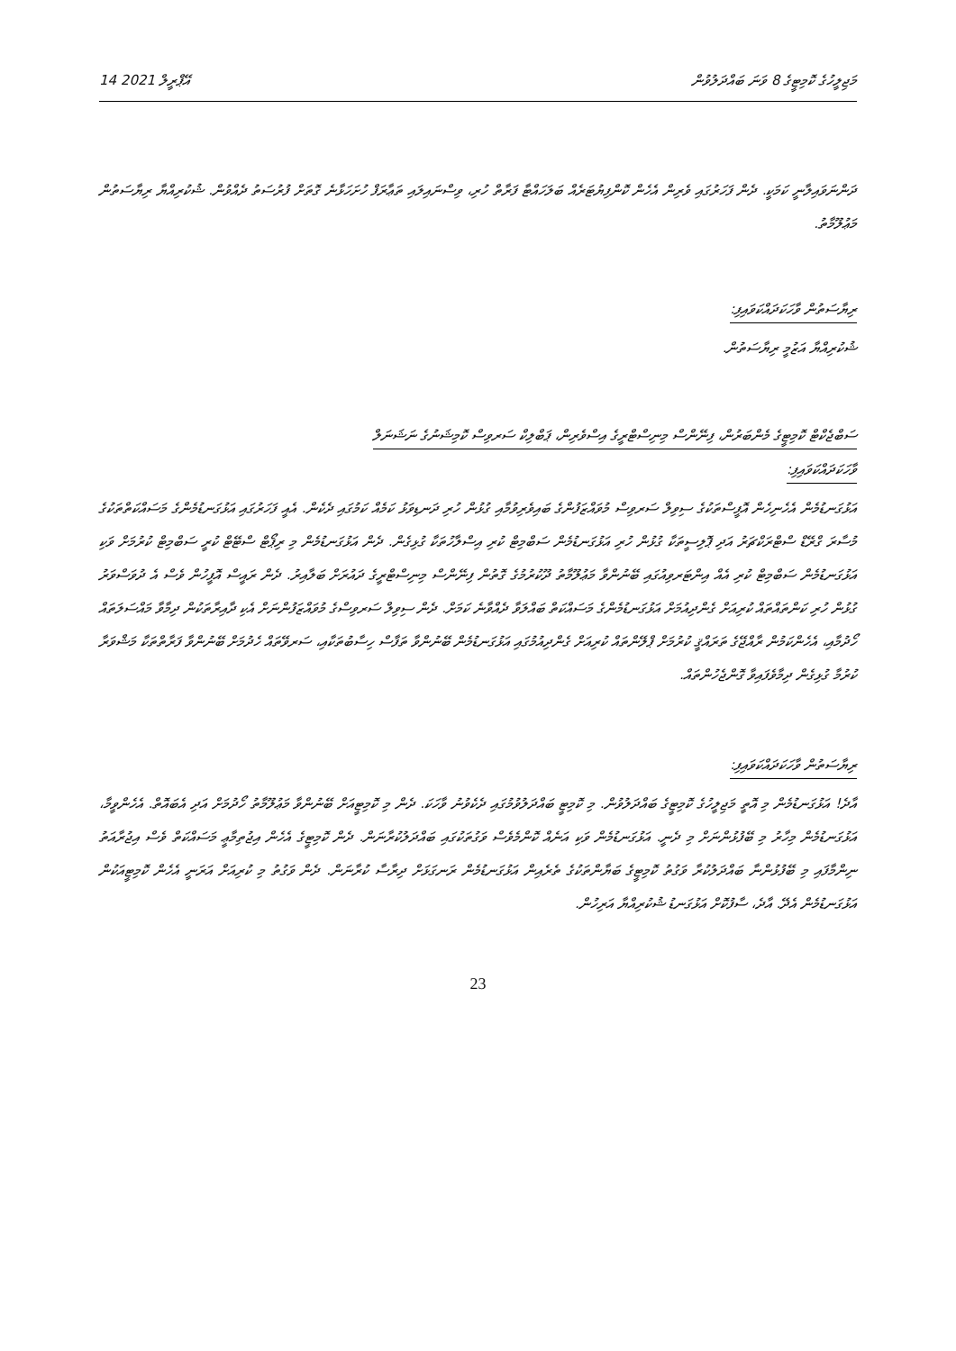14 އޭޕްރީލް 2021 މަޖިލީހުގެ ކޮމިޓީގެ 8 ވަނަ ބައްދަލުވުން
ދަންނަވައިލާނީ ކަމަކީ. ދެން ފަހަރުގައި ވެރިން އެހެން ކޮންފިޔުޓަރެއް ބަލަހައްޓާ ފަރާތް ހުރި، ވިސްނައިލައި ތަޢާރަފް ހުށަހަޅާނެ ގޮތަށް ފުރުސަތު ދެއްވުން. ޝުކުރިއްޔާ ރިޔާސަތުން މަޢުލޫމާތު.
ރިޔާސަތުން ވާހަކަދައްކަވައިފި:
ޝުކުރިއްޔާ އަޒުމީ ރިޔާސަތުން.
ސަބްޖެކްޓް ކޮމިޓީގެ މެންބަރުން، ފިނޭންސް މިނިސްޓްރީގެ އިސްވެރިން، ޕަބްލިކް ސަރވިސް ކޮމިޝަނުގެ ނަޝަނަލް
ވާހަކަދައްކަވައިފި:
އަޅުގަނޑުމެން އެހެނިހެން އޮފީސްތަކުގެ ސިވިލް ސަރވިސް މުވައްޒަފުންގެ ބައިވެރިވުމާއި ގުޅުން ހުރި ދަނޑިވަޅު ކަމެއް ކަމުގައި ދެކެން. އެއީ ފަހަރުގައި އަޅުގަނޑުމެންގެ މަސައްކަތްތަކުގެ މުސާރަ ގްރޭޑް ސްޓްރަކްޗަރު އަދި ޕޮލިސީތަކާ ގުޅުން ހުރި އަޅުގަނޑުމެން ސަބްމިޓް ކުރި އިސްލާހުތަކާ ގުޅިގެން. ދެން އަޅުގަނޑުމެން މި ރިޕޯޓް ސްޓޭޓް ކުރީ ސަބްމިޓް ކުރުމަށް ވަކި އަޅުގަނޑުމެން ސަބްމިޓް ކުރި އެއް އިންޓަރވިއުގައި ބޭނުންވާ މަޢުލޫމާތު ދޫކުރުމުގެ ގޮތުން ފިނޭންސް މިނިސްޓްރީގެ ދައުރަށް ބަލާއިރު. ދެން ރައީސް އޮފީހުން ވެސް އެ ދުވަސްވަރު ގުޅުން ހުރި ކަންތައްތައް ކުރިއަށް ގެންދިއުމަށް އަޅުގަނޑުމެންގެ މަސައްކަތް ބައްލަވާ ދެއްވާނެ ކަމަށް. ދެން ސިވިލް ސަރވިސްގެ މުވައްޒަފުންނަށް އެކި ދާއިރާތަކުން ދިމާވާ މައްސަލަތައް ހޯދުމާއި، އެހެންކަމުން ރާއްޖޭގެ ތަރައްޤީ ކުރުމަށް ޕްލޭންތައް ކުރިއަށް ގެންދިއުމުގައި އަޅުގަނޑުމެން ބޭނުންވާ ތަފާސް ހިސާބުތަކާއި، ސަރވޭތައް ހެދުމަށް ބޭނުންވާ ފަރާތްތަކާ މަޝްވަރާ ކުރުމާ ގުޅިގެން ދިމާވެފައިވާ ގޮންޖެހުންތައް.
ރިޔާސަތުން ވާހަކަދައްކަވައިފި:
އާދެ! އަޅުގަނޑުމެން މި އޮތީ މަޖިލީހުގެ ކޮމިޓީގެ ބައްދަލުވުން. މި ކޮމިޓީ ބައްދަލުވުމުގައި ދެކެވުނު ވާހަކަ. ދެން މި ކޮމިޓީއަށް ބޭނުންވާ މަޢުލޫމާތު ހޯދުމަށް އަދި އެބައޮތް. އެހެންވީމާ، އަޅުގަނޑުމެން މިހާރު މި ބޭފުޅުންނަށް މި ދެނީ. އަޅުގަނޑުމެން ވަކި އަނެއް ކޮންމެވެސް ވަގުތަކުގައި ބައްދަލުކުރާނަން. ދެން ކޮމިޓީގެ އެހެން އިޖުތިމާޢީ މަސައްކަތް ވެސް އިޖުރާއަތު ނިންމާފައި މި ބޭފުޅުންނާ ބައްދަލުކުރާ ވަގުތު ކޮމިޓީގެ ބަޔާންތަކުގެ ތެރެއިން އަޅުގަނޑުމެން ރަނގަޅަށް ދިރާސާ ކުރާނަން. ދެން ވަގުތު މި ކުރިއަށް އަރަނީ އެހެން ކޮމިޓީއަކުން އަޅުގަނޑުމެން އެދޭ. އާދެ، ސާފުކޮށް އަޅުގަނޑު ޝުކުރިއްޔާ އަރިހުން.
23